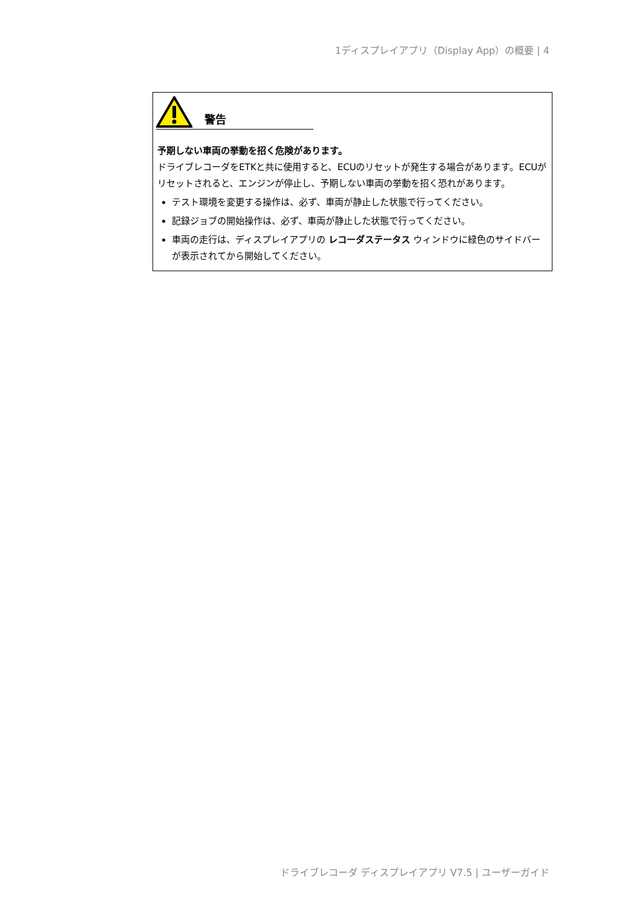1ディスプレイアプリ（Display App）の概要 | 4
警告
予期しない車両の挙動を招く危険があります。
ドライブレコーダをETKと共に使用すると、ECUのリセットが発生する場合があります。ECUがリセットされると、エンジンが停止し、予期しない車両の挙動を招く恐れがあります。
テスト環境を変更する操作は、必ず、車両が静止した状態で行ってください。
記録ジョブの開始操作は、必ず、車両が静止した状態で行ってください。
車両の走行は、ディスプレイアプリの レコーダステータス ウィンドウに緑色のサイドバーが表示されてから開始してください。
ドライブレコーダ ディスプレイアプリ V7.5 | ユーザーガイド